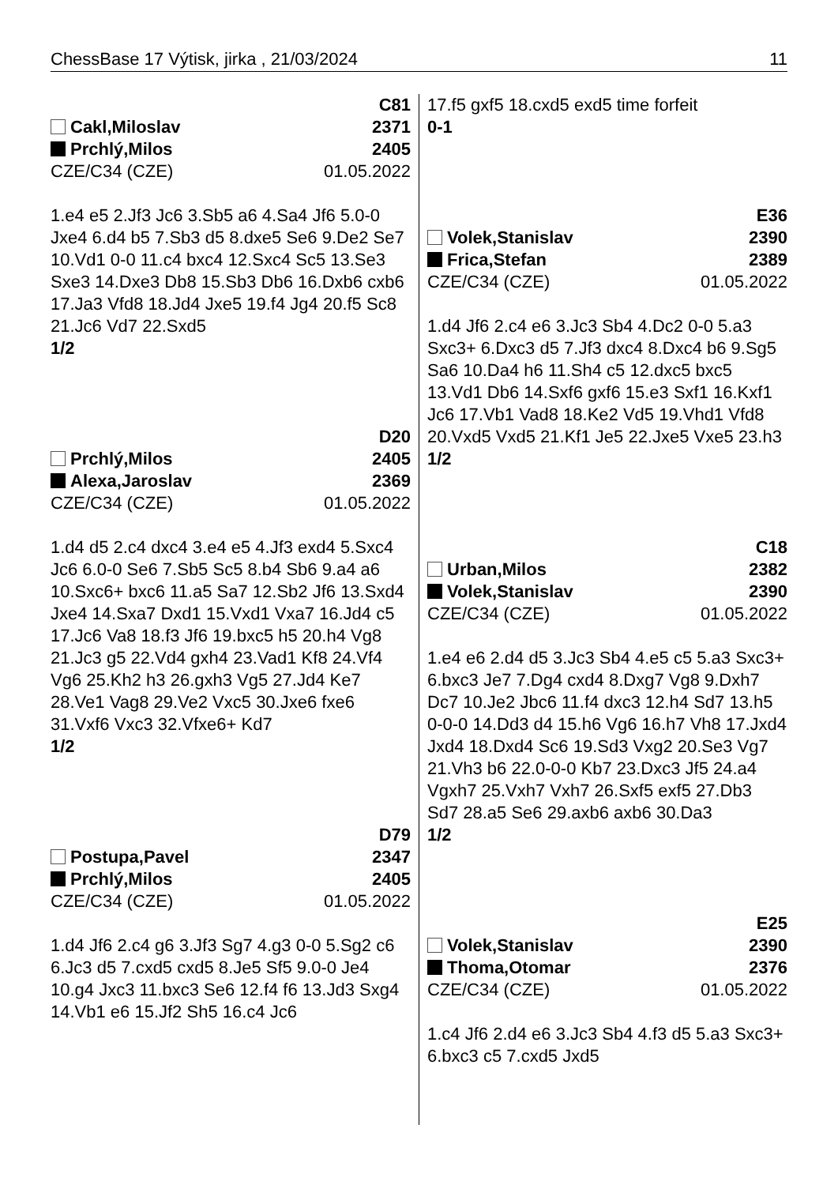ChessBase 17 Výtisk, jirka , 21/03/2024 11
C81
Cakl,Miloslav 2371
Prchlý,Milos 2405
CZE/C34 (CZE) 01.05.2022
1.e4 e5 2.Jf3 Jc6 3.Sb5 a6 4.Sa4 Jf6 5.0-0 Jxe4 6.d4 b5 7.Sb3 d5 8.dxe5 Se6 9.De2 Se7 10.Vd1 0-0 11.c4 bxc4 12.Sxc4 Sc5 13.Se3 Sxe3 14.Dxe3 Db8 15.Sb3 Db6 16.Dxb6 cxb6 17.Ja3 Vfd8 18.Jd4 Jxe5 19.f4 Jg4 20.f5 Sc8 21.Jc6 Vd7 22.Sxd5
1/2
D20
Prchlý,Milos 2405
Alexa,Jaroslav 2369
CZE/C34 (CZE) 01.05.2022
1.d4 d5 2.c4 dxc4 3.e4 e5 4.Jf3 exd4 5.Sxc4 Jc6 6.0-0 Se6 7.Sb5 Sc5 8.b4 Sb6 9.a4 a6 10.Sxc6+ bxc6 11.a5 Sa7 12.Sb2 Jf6 13.Sxd4 Jxe4 14.Sxa7 Dxd1 15.Vxd1 Vxa7 16.Jd4 c5 17.Jc6 Va8 18.f3 Jf6 19.bxc5 h5 20.h4 Vg8 21.Jc3 g5 22.Vd4 gxh4 23.Vad1 Kf8 24.Vf4 Vg6 25.Kh2 h3 26.gxh3 Vg5 27.Jd4 Ke7 28.Ve1 Vag8 29.Ve2 Vxc5 30.Jxe6 fxe6 31.Vxf6 Vxc3 32.Vfxe6+ Kd7
1/2
D79
Postupa,Pavel 2347
Prchlý,Milos 2405
CZE/C34 (CZE) 01.05.2022
1.d4 Jf6 2.c4 g6 3.Jf3 Sg7 4.g3 0-0 5.Sg2 c6 6.Jc3 d5 7.cxd5 cxd5 8.Je5 Sf5 9.0-0 Je4 10.g4 Jxc3 11.bxc3 Se6 12.f4 f6 13.Jd3 Sxg4 14.Vb1 e6 15.Jf2 Sh5 16.c4 Jc6
17.f5 gxf5 18.cxd5 exd5 time forfeit
0-1
E36
Volek,Stanislav 2390
Frica,Stefan 2389
CZE/C34 (CZE) 01.05.2022
1.d4 Jf6 2.c4 e6 3.Jc3 Sb4 4.Dc2 0-0 5.a3 Sxc3+ 6.Dxc3 d5 7.Jf3 dxc4 8.Dxc4 b6 9.Sg5 Sa6 10.Da4 h6 11.Sh4 c5 12.dxc5 bxc5 13.Vd1 Db6 14.Sxf6 gxf6 15.e3 Sxf1 16.Kxf1 Jc6 17.Vb1 Vad8 18.Ke2 Vd5 19.Vhd1 Vfd8 20.Vxd5 Vxd5 21.Kf1 Je5 22.Jxe5 Vxe5 23.h3
1/2
C18
Urban,Milos 2382
Volek,Stanislav 2390
CZE/C34 (CZE) 01.05.2022
1.e4 e6 2.d4 d5 3.Jc3 Sb4 4.e5 c5 5.a3 Sxc3+ 6.bxc3 Je7 7.Dg4 cxd4 8.Dxg7 Vg8 9.Dxh7 Dc7 10.Je2 Jbc6 11.f4 dxc3 12.h4 Sd7 13.h5 0-0-0 14.Dd3 d4 15.h6 Vg6 16.h7 Vh8 17.Jxd4 Jxd4 18.Dxd4 Sc6 19.Sd3 Vxg2 20.Se3 Vg7 21.Vh3 b6 22.0-0-0 Kb7 23.Dxc3 Jf5 24.a4 Vgxh7 25.Vxh7 Vxh7 26.Sxf5 exf5 27.Db3 Sd7 28.a5 Se6 29.axb6 axb6 30.Da3
1/2
E25
Volek,Stanislav 2390
Thoma,Otomar 2376
CZE/C34 (CZE) 01.05.2022
1.c4 Jf6 2.d4 e6 3.Jc3 Sb4 4.f3 d5 5.a3 Sxc3+ 6.bxc3 c5 7.cxd5 Jxd5